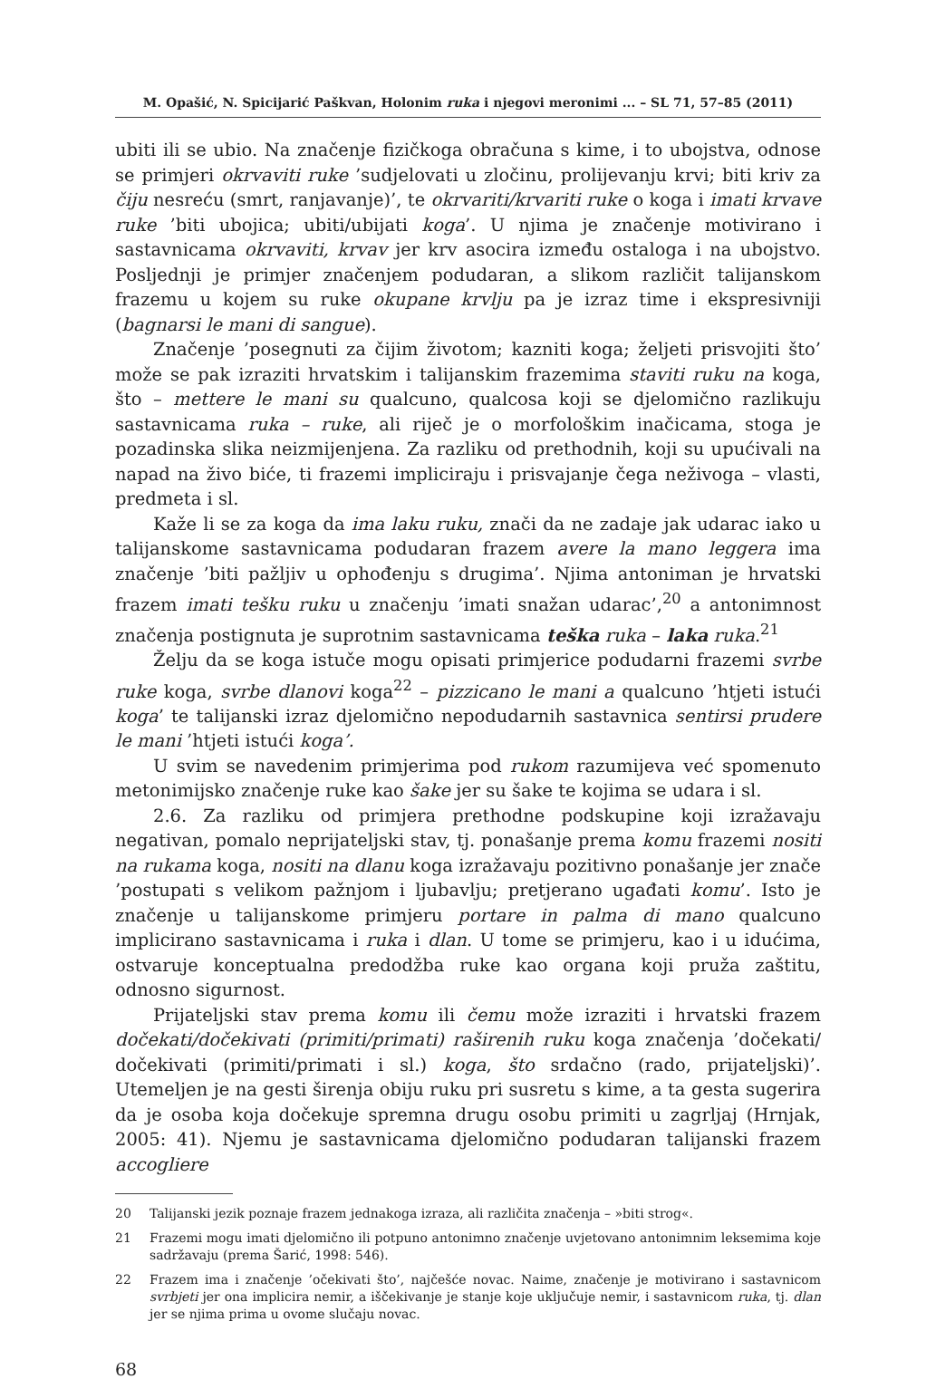M. Opašić, N. Spicijarić Paškvan, Holonim ruka i njegovi meronimi ... – SL 71, 57–85 (2011)
ubiti ili se ubio. Na značenje fizičkoga obračuna s kime, i to ubojstva, odnose se primjeri okrvaviti ruke ’sudjelovati u zločinu, prolijevanju krvi; biti kriv za čiju nesreću (smrt, ranjavanje)’, te okrvariti/krvariti ruke o koga i imati krvave ruke ’biti ubojica; ubiti/ubijati koga’. U njima je značenje motivirano i sastavnicama okrvaviti, krvav jer krv asocira između ostaloga i na ubojstvo. Posljednji je primjer značenjem podudaran, a slikom različit talijanskom frazemu u kojem su ruke okupane krvlju pa je izraz time i ekspresivniji (bagnarsi le mani di sangue).
Značenje ’posegnuti za čijim životom; kazniti koga; željeti prisvojiti što’ može se pak izraziti hrvatskim i talijanskim frazemima staviti ruku na koga, što – mettere le mani su qualcuno, qualcosa koji se djelomično razlikuju sastavnicama ruka – ruke, ali riječ je o morfološkim inačicama, stoga je pozadinska slika neizmijenjena. Za razliku od prethodnih, koji su upućivali na napad na živo biće, ti frazemi impliciraju i prisvajanje čega neživoga – vlasti, predmeta i sl.
Kaže li se za koga da ima laku ruku, znači da ne zadaje jak udarac iako u talijanskome sastavnicama podudaran frazem avere la mano leggera ima značenje ’biti pažljiv u ophođenju s drugima’. Njima antoniman je hrvatski frazem imati tešku ruku u značenju ’imati snažan udarac’,<sup>20</sup> a antonimnost značenja postignuta je suprotnim sastavnicama teška ruka – laka ruka.<sup>21</sup>
Želju da se koga istuče mogu opisati primjerice podudarni frazemi svrbe ruke koga, svrbe dlanovi koga<sup>22</sup> – pizzicano le mani a qualcuno ’htjeti istući koga’ te talijanski izraz djelomično nepodudarnih sastavnica sentirsi prudere le mani ’htjeti istući koga’.
U svim se navedenim primjerima pod rukom razumijeva već spomenuto metonimijsko značenje ruke kao šake jer su šake te kojima se udara i sl.
2.6. Za razliku od primjera prethodne podskupine koji izražavaju negativan, pomalo neprijateljski stav, tj. ponašanje prema komu frazemi nositi na rukama koga, nositi na dlanu koga izražavaju pozitivno ponašanje jer znače ’postupati s velikom pažnjom i ljubavlju; pretjerano ugađati komu’. Isto je značenje u talijanskome primjeru portare in palma di mano qualcuno implicirano sastavnicama i ruka i dlan. U tome se primjeru, kao i u idućima, ostvaruje konceptualna predodžba ruke kao organa koji pruža zaštitu, odnosno sigurnost.
Prijateljski stav prema komu ili čemu može izraziti i hrvatski frazem dočekati/dočekivati (primiti/primati) raširenih ruku koga značenja ’dočekati/ dočekivati (primiti/primati i sl.) koga, što srdačno (rado, prijateljski)’. Utemeljen je na gesti širenja obiju ruku pri susretu s kime, a ta gesta sugerira da je osoba koja dočekuje spremna drugu osobu primiti u zagrljaj (Hrnjak, 2005: 41). Njemu je sastavnicama djelomično podudaran talijanski frazem accogliere
20 Talijanski jezik poznaje frazem jednakoga izraza, ali različita značenja – »biti strog«.
21 Frazemi mogu imati djelomično ili potpuno antonimno značenje uvjetovano antonimnim leksemima koje sadržavaju (prema Šarić, 1998: 546).
22 Frazem ima i značenje ’očekivati što’, najčešće novac. Naime, značenje je motivirano i sastavnicom svrbjeti jer ona implicira nemir, a iščekivanje je stanje koje uključuje nemir, i sastavnicom ruka, tj. dlan jer se njima prima u ovome slučaju novac.
68